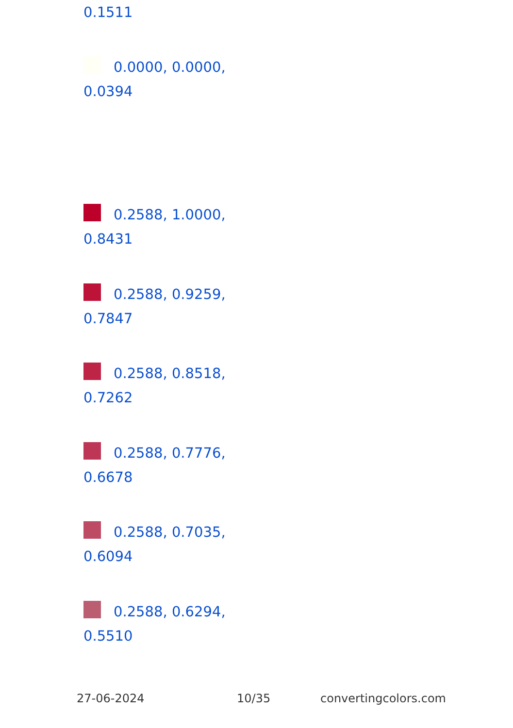0.1511
0.0000, 0.0000, 0.0394
0.2588, 1.0000, 0.8431
0.2588, 0.9259, 0.7847
0.2588, 0.8518, 0.7262
0.2588, 0.7776, 0.6678
0.2588, 0.7035, 0.6094
0.2588, 0.6294, 0.5510
27-06-2024 10/35 convertingcolors.com